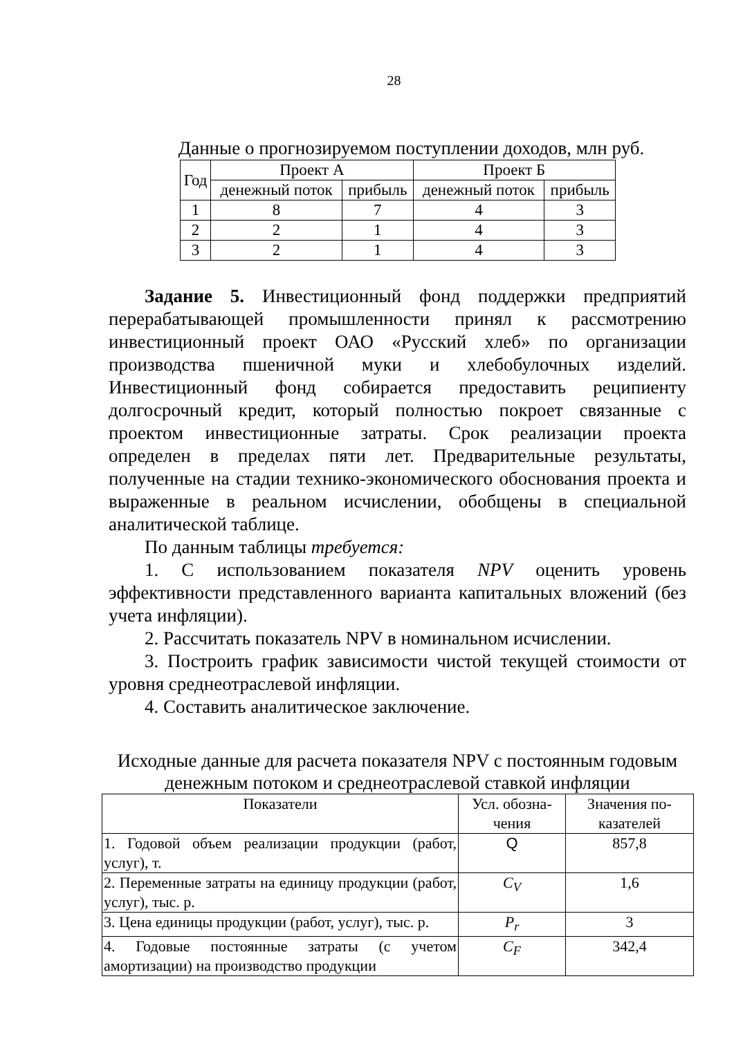28
Данные о прогнозируемом поступлении доходов, млн руб.
| Год | Проект А | | Проект Б | |
| --- | --- | --- | --- | --- |
| | денежный поток | прибыль | денежный поток | прибыль |
| 1 | 8 | 7 | 4 | 3 |
| 2 | 2 | 1 | 4 | 3 |
| 3 | 2 | 1 | 4 | 3 |
Задание 5. Инвестиционный фонд поддержки предприятий перерабатывающей промышленности принял к рассмотрению инвестиционный проект ОАО «Русский хлеб» по организации производства пшеничной муки и хлебобулочных изделий. Инвестиционный фонд собирается предоставить реципиенту долгосрочный кредит, который полностью покроет связанные с проектом инвестиционные затраты. Срок реализации проекта определен в пределах пяти лет. Предварительные результаты, полученные на стадии технико-экономического обоснования проекта и выраженные в реальном исчислении, обобщены в специальной аналитической таблице.
По данным таблицы требуется:
1. С использованием показателя NPV оценить уровень эффективности представленного варианта капитальных вложений (без учета инфляции).
2. Рассчитать показатель NPV в номинальном исчислении.
3. Построить график зависимости чистой текущей стоимости от уровня среднеотраслевой инфляции.
4. Составить аналитическое заключение.
Исходные данные для расчета показателя NPV с постоянным годовым денежным потоком и среднеотраслевой ставкой инфляции
| Показатели | Усл. обозна- чения | Значения по- казателей |
| --- | --- | --- |
| 1. Годовой объем реализации продукции (работ, услуг), т. | Q | 857,8 |
| 2. Переменные затраты на единицу продукции (работ, услуг), тыс. р. | C<sub>V</sub> | 1,6 |
| 3. Цена единицы продукции (работ, услуг), тыс. р. | P<sub>r</sub> | 3 |
| 4. Годовые постоянные затраты (с учетом амортизации) на производство продукции | C<sub>F</sub> | 342,4 |